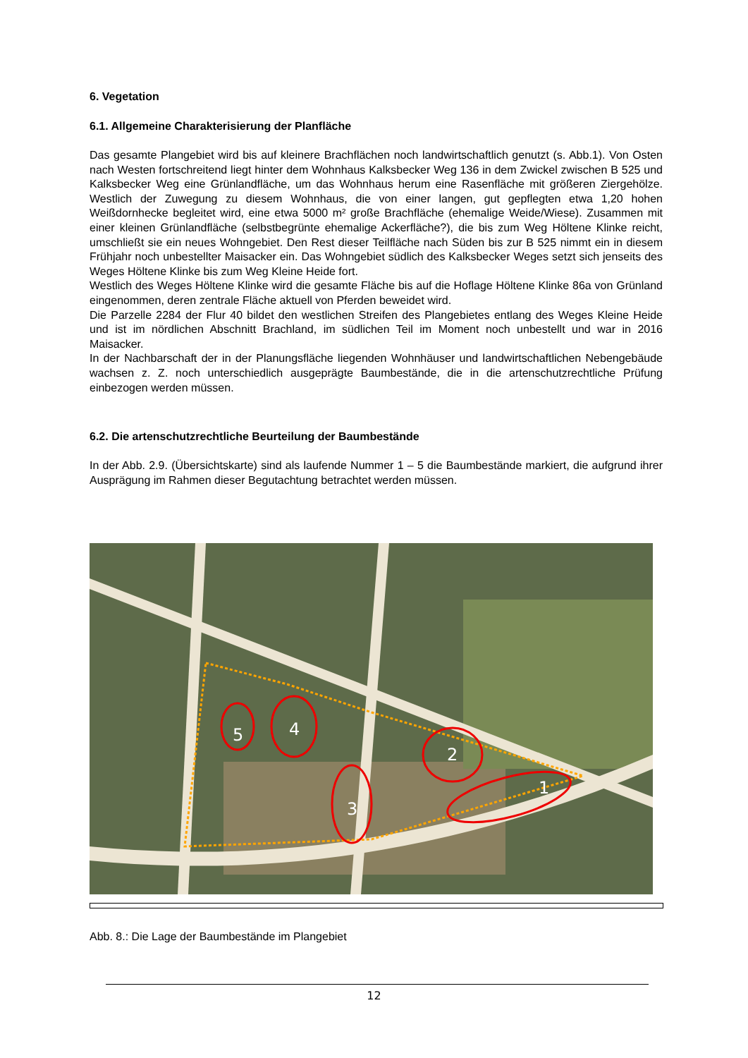6. Vegetation
6.1. Allgemeine Charakterisierung der Planfläche
Das gesamte Plangebiet wird bis auf kleinere Brachflächen noch landwirtschaftlich genutzt (s. Abb.1). Von Osten nach Westen fortschreitend liegt hinter dem Wohnhaus Kalksbecker Weg 136 in dem Zwickel zwischen B 525 und Kalksbecker Weg eine Grünlandfläche, um das Wohnhaus herum eine Rasenfläche mit größeren Ziergehölze. Westlich der Zuwegung zu diesem Wohnhaus, die von einer langen, gut gepflegten etwa 1,20 hohen Weißdornhecke begleitet wird, eine etwa 5000 m² große Brachfläche (ehemalige Weide/Wiese). Zusammen mit einer kleinen Grünlandfläche (selbstbegrünte ehemalige Ackerfläche?), die bis zum Weg Höltene Klinke reicht, umschließt sie ein neues Wohngebiet. Den Rest dieser Teilfläche nach Süden bis zur B 525 nimmt ein in diesem Frühjahr noch unbestellter Maisacker ein. Das Wohngebiet südlich des Kalksbecker Weges setzt sich jenseits des Weges Höltene Klinke bis zum Weg Kleine Heide fort.
Westlich des Weges Höltene Klinke wird die gesamte Fläche bis auf die Hoflage Höltene Klinke 86a von Grünland eingenommen, deren zentrale Fläche aktuell von Pferden beweidet wird.
Die Parzelle 2284 der Flur 40 bildet den westlichen Streifen des Plangebietes entlang des Weges Kleine Heide und ist im nördlichen Abschnitt Brachland, im südlichen Teil im Moment noch unbestellt und war in 2016 Maisacker.
In der Nachbarschaft der in der Planungsfläche liegenden Wohnhäuser und landwirtschaftlichen Nebengebäude wachsen z. Z. noch unterschiedlich ausgeprägte Baumbestände, die in die artenschutzrechtliche Prüfung einbezogen werden müssen.
6.2. Die artenschutzrechtliche Beurteilung der Baumbestände
In der Abb. 2.9. (Übersichtskarte) sind als laufende Nummer 1 – 5 die Baumbestände markiert, die aufgrund ihrer Ausprägung im Rahmen dieser Begutachtung betrachtet werden müssen.
5
4
3
2
1
Abb. 8.: Die Lage der Baumbestände im Plangebiet
12